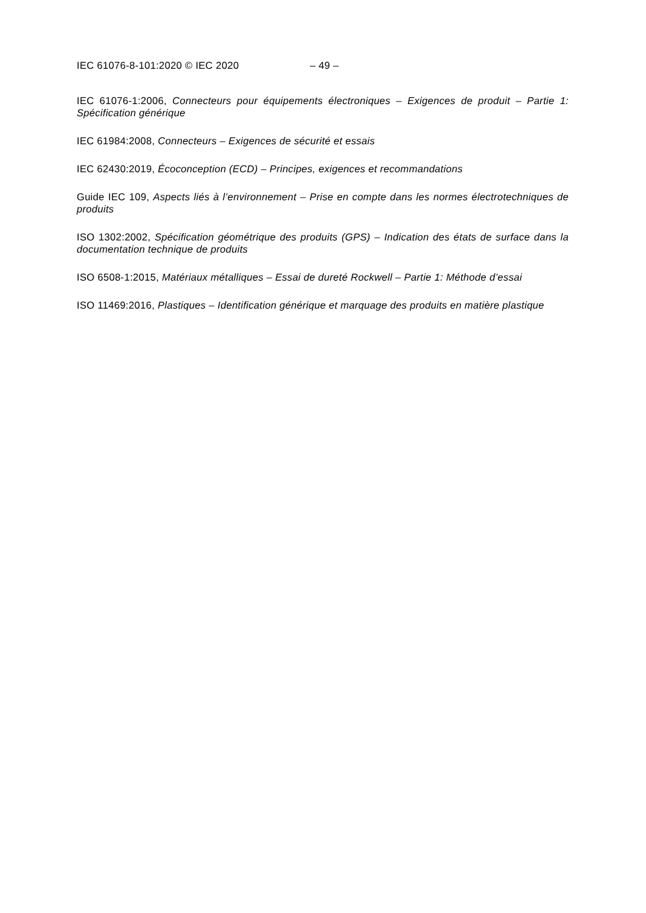IEC 61076-8-101:2020 © IEC 2020 – 49 –
IEC 61076-1:2006, Connecteurs pour équipements électroniques – Exigences de produit – Partie 1: Spécification générique
IEC 61984:2008, Connecteurs – Exigences de sécurité et essais
IEC 62430:2019, Écoconception (ECD) – Principes, exigences et recommandations
Guide IEC 109, Aspects liés à l’environnement – Prise en compte dans les normes électrotechniques de produits
ISO 1302:2002, Spécification géométrique des produits (GPS) – Indication des états de surface dans la documentation technique de produits
ISO 6508-1:2015, Matériaux métalliques – Essai de dureté Rockwell – Partie 1: Méthode d’essai
ISO 11469:2016, Plastiques – Identification générique et marquage des produits en matière plastique